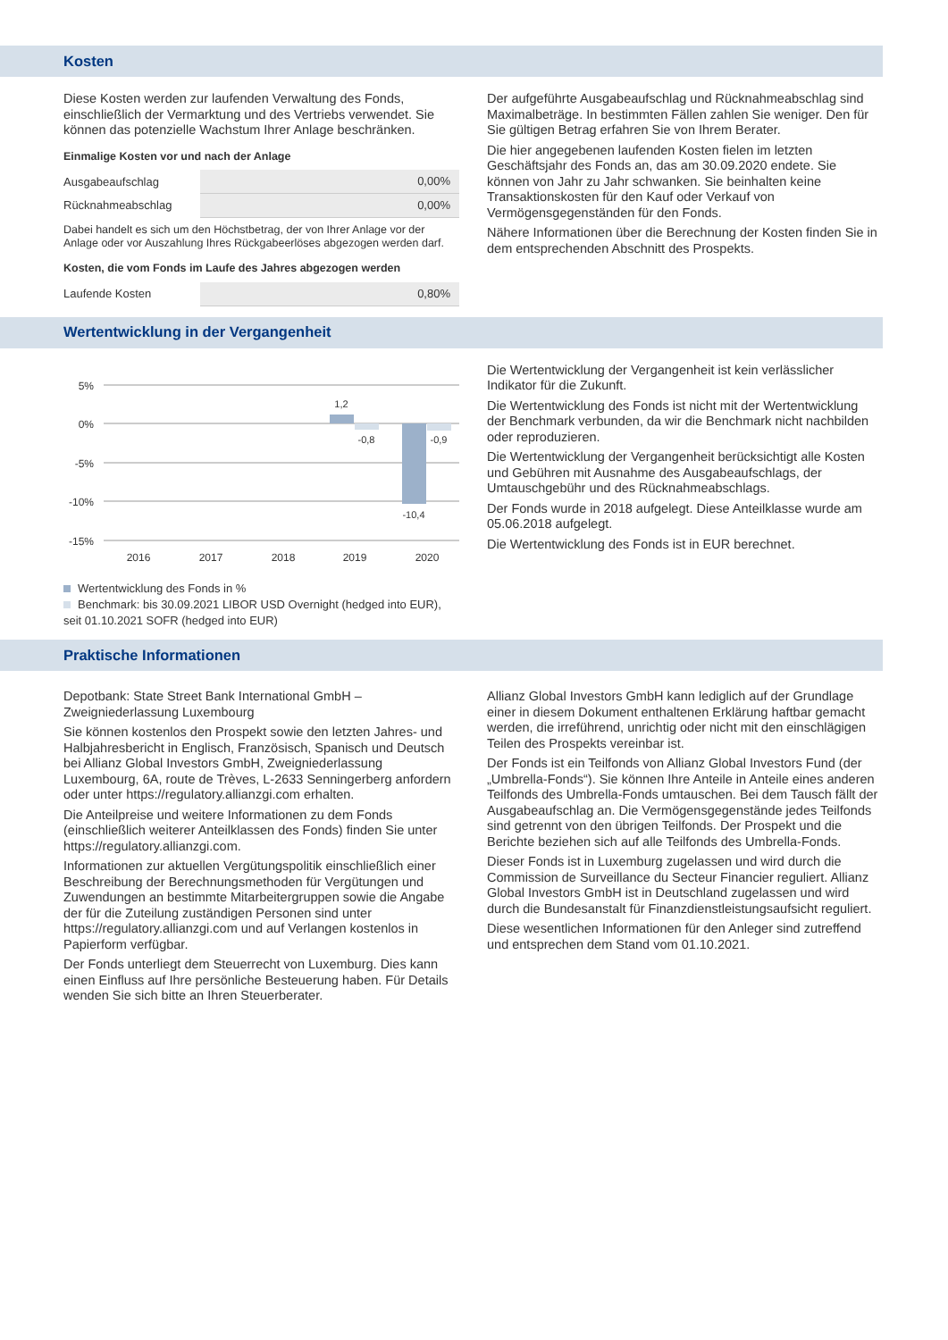Kosten
Diese Kosten werden zur laufenden Verwaltung des Fonds, einschließlich der Vermarktung und des Vertriebs verwendet. Sie können das potenzielle Wachstum Ihrer Anlage beschränken.
Einmalige Kosten vor und nach der Anlage
| Ausgabeaufschlag | 0,00% |
| Rücknahmeabschlag | 0,00% |
Dabei handelt es sich um den Höchstbetrag, der von Ihrer Anlage vor der Anlage oder vor Auszahlung Ihres Rückgabeerlöses abgezogen werden darf.
Kosten, die vom Fonds im Laufe des Jahres abgezogen werden
| Laufende Kosten | 0,80% |
Der aufgeführte Ausgabeaufschlag und Rücknahmeabschlag sind Maximalbeträge. In bestimmten Fällen zahlen Sie weniger. Den für Sie gültigen Betrag erfahren Sie von Ihrem Berater.
Die hier angegebenen laufenden Kosten fielen im letzten Geschäftsjahr des Fonds an, das am 30.09.2020 endete. Sie können von Jahr zu Jahr schwanken. Sie beinhalten keine Transaktionskosten für den Kauf oder Verkauf von Vermögensgegenständen für den Fonds.
Nähere Informationen über die Berechnung der Kosten finden Sie in dem entsprechenden Abschnitt des Prospekts.
Wertentwicklung in der Vergangenheit
5%
0%
-5%
-10%
-15%
1,2
-0,8
-0,9
-10,4
2016
2017
2018
2019
2020
Wertentwicklung des Fonds in %
Benchmark: bis 30.09.2021 LIBOR USD Overnight (hedged into EUR), seit 01.10.2021 SOFR (hedged into EUR)
Die Wertentwicklung der Vergangenheit ist kein verlässlicher Indikator für die Zukunft.
Die Wertentwicklung des Fonds ist nicht mit der Wertentwicklung der Benchmark verbunden, da wir die Benchmark nicht nachbilden oder reproduzieren.
Die Wertentwicklung der Vergangenheit berücksichtigt alle Kosten und Gebühren mit Ausnahme des Ausgabeaufschlags, der Umtauschgebühr und des Rücknahmeabschlags.
Der Fonds wurde in 2018 aufgelegt. Diese Anteilklasse wurde am 05.06.2018 aufgelegt.
Die Wertentwicklung des Fonds ist in EUR berechnet.
Praktische Informationen
Depotbank: State Street Bank International GmbH – Zweigniederlassung Luxembourg
Sie können kostenlos den Prospekt sowie den letzten Jahres- und Halbjahresbericht in Englisch, Französisch, Spanisch und Deutsch bei Allianz Global Investors GmbH, Zweigniederlassung Luxembourg, 6A, route de Trèves, L-2633 Senningerberg anfordern oder unter https://regulatory.allianzgi.com erhalten.
Die Anteilpreise und weitere Informationen zu dem Fonds (einschließlich weiterer Anteilklassen des Fonds) finden Sie unter https://regulatory.allianzgi.com.
Informationen zur aktuellen Vergütungspolitik einschließlich einer Beschreibung der Berechnungsmethoden für Vergütungen und Zuwendungen an bestimmte Mitarbeitergruppen sowie die Angabe der für die Zuteilung zuständigen Personen sind unter https://regulatory.allianzgi.com und auf Verlangen kostenlos in Papierform verfügbar.
Der Fonds unterliegt dem Steuerrecht von Luxemburg. Dies kann einen Einfluss auf Ihre persönliche Besteuerung haben. Für Details wenden Sie sich bitte an Ihren Steuerberater.
Allianz Global Investors GmbH kann lediglich auf der Grundlage einer in diesem Dokument enthaltenen Erklärung haftbar gemacht werden, die irreführend, unrichtig oder nicht mit den einschlägigen Teilen des Prospekts vereinbar ist.
Der Fonds ist ein Teilfonds von Allianz Global Investors Fund (der „Umbrella-Fonds“). Sie können Ihre Anteile in Anteile eines anderen Teilfonds des Umbrella-Fonds umtauschen. Bei dem Tausch fällt der Ausgabeaufschlag an. Die Vermögensgegenstände jedes Teilfonds sind getrennt von den übrigen Teilfonds. Der Prospekt und die Berichte beziehen sich auf alle Teilfonds des Umbrella-Fonds.
Dieser Fonds ist in Luxemburg zugelassen und wird durch die Commission de Surveillance du Secteur Financier reguliert. Allianz Global Investors GmbH ist in Deutschland zugelassen und wird durch die Bundesanstalt für Finanzdienstleistungsaufsicht reguliert.
Diese wesentlichen Informationen für den Anleger sind zutreffend und entsprechen dem Stand vom 01.10.2021.